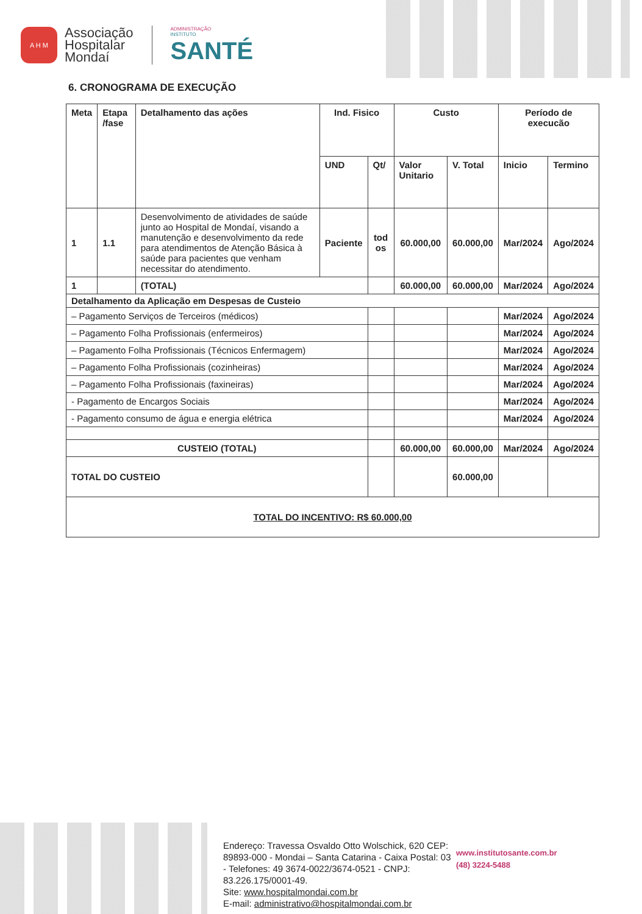A H M
Associação
Hospitalar
Mondaí
ADMINISTRAÇÃO
INSTITUTO
SANTÉ
6. CRONOGRAMA DE EXECUÇÃO
| Meta | Etapa /fase | Detalhamento das ações | Ind. Fisico | | Custo | | Período de execucão | |
| --- | --- | --- | --- | --- | --- | --- | --- | --- |
| | | | UND | Qt/ | Valor Unitario | V. Total | Inicio | Termino |
| 1 | 1.1 | Desenvolvimento de atividades de saúde junto ao Hospital de Mondaí, visando a manutenção e desenvolvimento da rede para atendimentos de Atenção Básica à saúde para pacientes que venham necessitar do atendimento. | Paciente | tod os | 60.000,00 | 60.000,00 | Mar/2024 | Ago/2024 |
| 1 | | (TOTAL) | | | 60.000,00 | 60.000,00 | Mar/2024 | Ago/2024 |
| Detalhamento da Aplicação em Despesas de Custeio | | | | | | | | |
| – Pagamento Serviços de Terceiros (médicos) | | | | | | | Mar/2024 | Ago/2024 |
| – Pagamento Folha Profissionais (enfermeiros) | | | | | | | Mar/2024 | Ago/2024 |
| – Pagamento Folha Profissionais (Técnicos Enfermagem) | | | | | | | Mar/2024 | Ago/2024 |
| – Pagamento Folha Profissionais (cozinheiras) | | | | | | | Mar/2024 | Ago/2024 |
| – Pagamento Folha Profissionais (faxineiras) | | | | | | | Mar/2024 | Ago/2024 |
| - Pagamento de Encargos Sociais | | | | | | | Mar/2024 | Ago/2024 |
| - Pagamento consumo de água e energia elétrica | | | | | | | Mar/2024 | Ago/2024 |
| CUSTEIO (TOTAL) | | | | | 60.000,00 | 60.000,00 | Mar/2024 | Ago/2024 |
| TOTAL DO CUSTEIO | | | | | | 60.000,00 | | |
| TOTAL DO INCENTIVO: R$ 60.000,00 | | | | | | | | |
Endereço: Travessa Osvaldo Otto Wolschick, 620 CEP: 89893-000 - Mondai – Santa Catarina - Caixa Postal: 03 - Telefones: 49 3674-0022/3674-0521 - CNPJ: 83.226.175/0001-49.
Site: www.hospitalmondai.com.br
E-mail: administrativo@hospitalmondai.com.br
www.institutosante.com.br
(48) 3224-5488